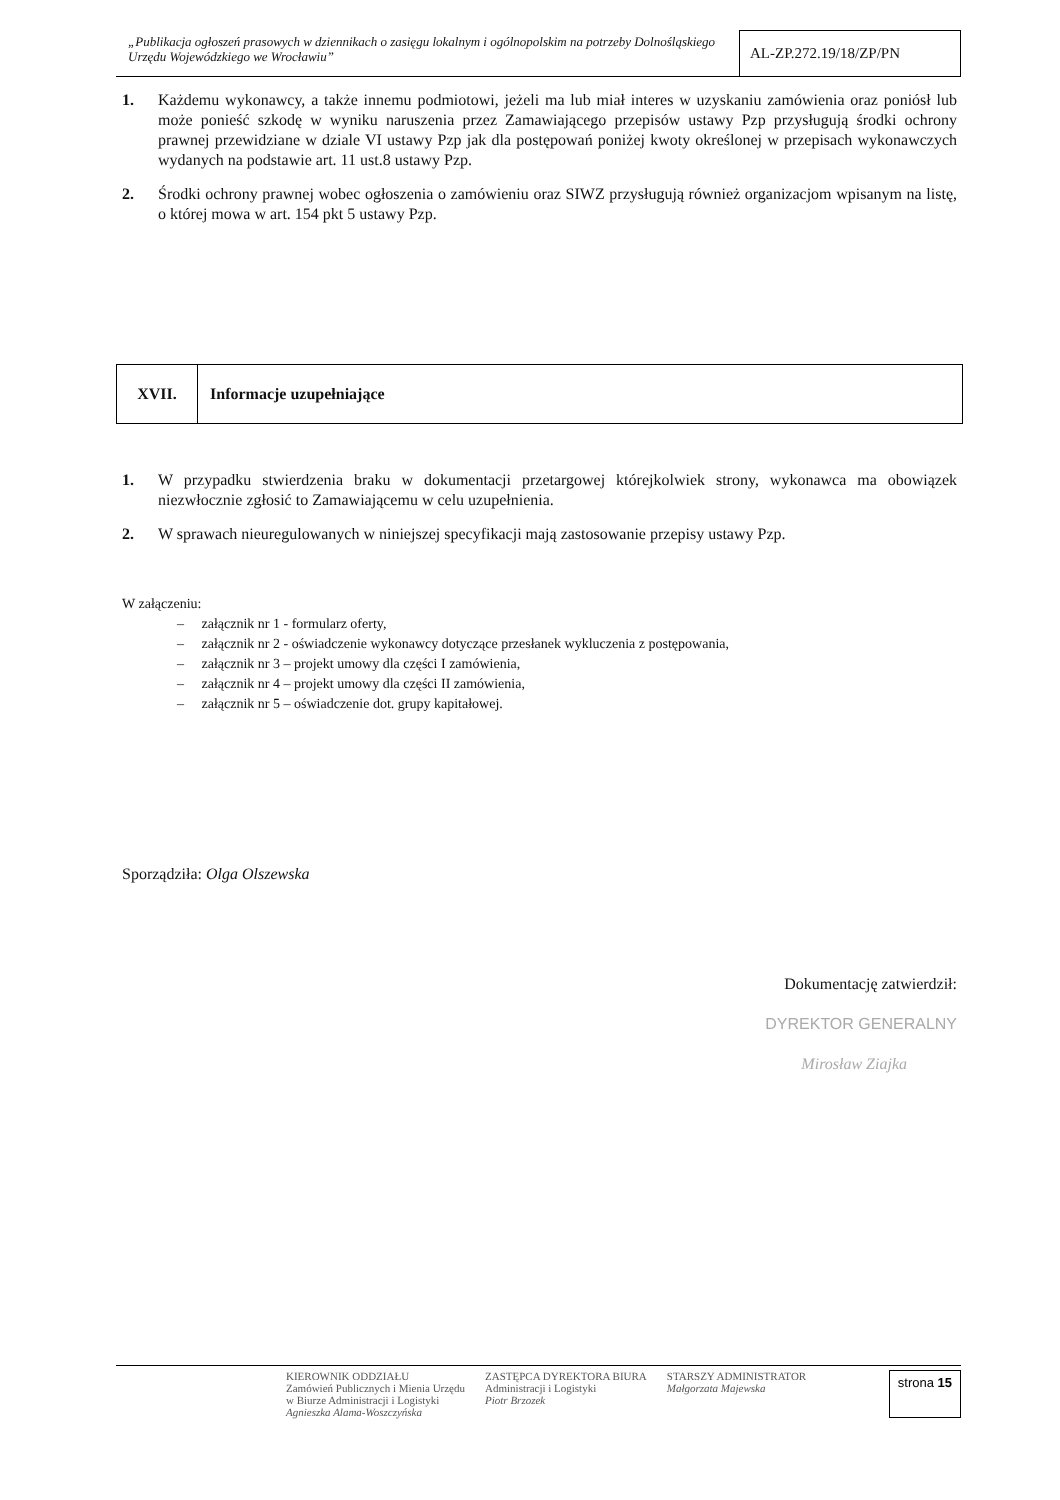„Publikacja ogłoszeń prasowych w dziennikach o zasięgu lokalnym i ogólnopolskim na potrzeby Dolnośląskiego Urzędu Wojewódzkiego we Wrocławiu”
AL-ZP.272.19/18/ZP/PN
1. Każdemu wykonawcy, a także innemu podmiotowi, jeżeli ma lub miał interes w uzyskaniu zamówienia oraz poniósł lub może ponieść szkodę w wyniku naruszenia przez Zamawiającego przepisów ustawy Pzp przysługują środki ochrony prawnej przewidziane w dziale VI ustawy Pzp jak dla postępowań poniżej kwoty określonej w przepisach wykonawczych wydanych na podstawie art. 11 ust.8 ustawy Pzp.
2. Środki ochrony prawnej wobec ogłoszenia o zamówieniu oraz SIWZ przysługują również organizacjom wpisanym na listę, o której mowa w art. 154 pkt 5 ustawy Pzp.
XVII.
Informacje uzupełniające
1. W przypadku stwierdzenia braku w dokumentacji przetargowej którejkolwiek strony, wykonawca ma obowiązek niezwłocznie zgłosić to Zamawiającemu w celu uzupełnienia.
2. W sprawach nieuregulowanych w niniejszej specyfikacji mają zastosowanie przepisy ustawy Pzp.
W załączeniu:
– załącznik nr 1 - formularz oferty,
– załącznik nr 2 - oświadczenie wykonawcy dotyczące przesłanek wykluczenia z postępowania,
– załącznik nr 3 – projekt umowy dla części I zamówienia,
– załącznik nr 4 – projekt umowy dla części II zamówienia,
– załącznik nr 5 – oświadczenie dot. grupy kapitałowej.
Sporządziła: Olga Olszewska
Dokumentację zatwierdził:
DYREKTOR GENERALNY
Mirosław Ziajka
KIEROWNIK ODDZIAŁU
Zamówień Publicznych i Mienia Urzędu
w Biurze Administracji i Logistyki
Agnieszka Alama-Woszczyńska
ZASTĘPCA DYREKTORA BIURA
Administracji i Logistyki
Piotr Brzozek
STARSZY ADMINISTRATOR
Małgorzata Majewska
strona 15